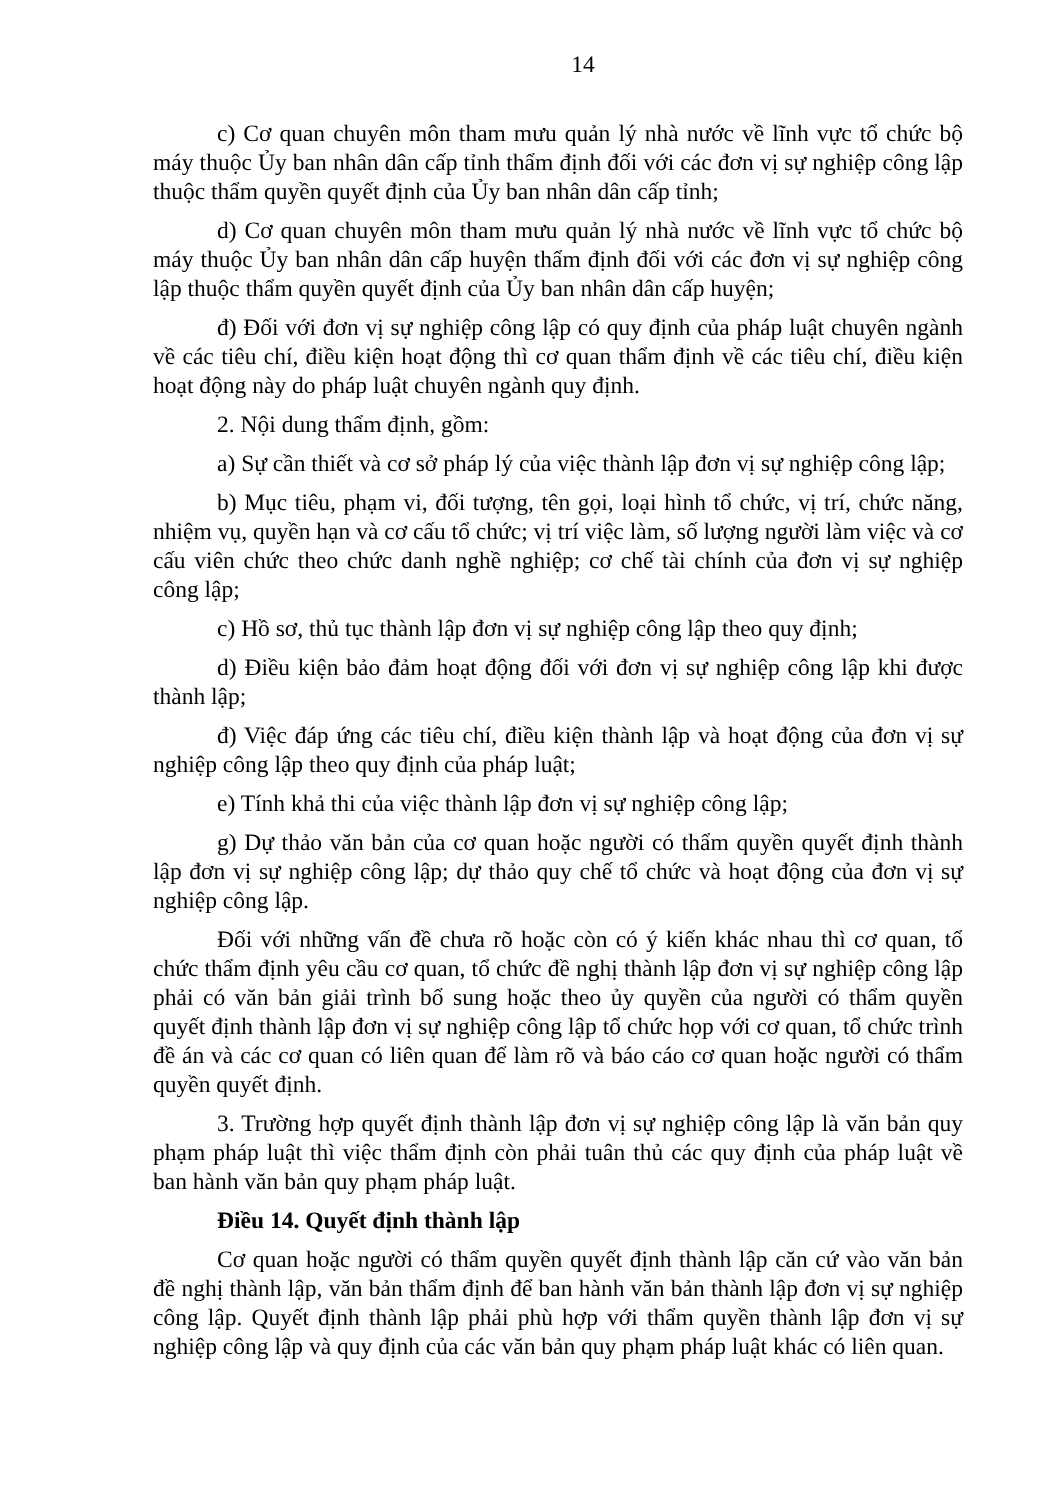14
c) Cơ quan chuyên môn tham mưu quản lý nhà nước về lĩnh vực tổ chức bộ máy thuộc Ủy ban nhân dân cấp tỉnh thẩm định đối với các đơn vị sự nghiệp công lập thuộc thẩm quyền quyết định của Ủy ban nhân dân cấp tỉnh;
d) Cơ quan chuyên môn tham mưu quản lý nhà nước về lĩnh vực tổ chức bộ máy thuộc Ủy ban nhân dân cấp huyện thẩm định đối với các đơn vị sự nghiệp công lập thuộc thẩm quyền quyết định của Ủy ban nhân dân cấp huyện;
đ) Đối với đơn vị sự nghiệp công lập có quy định của pháp luật chuyên ngành về các tiêu chí, điều kiện hoạt động thì cơ quan thẩm định về các tiêu chí, điều kiện hoạt động này do pháp luật chuyên ngành quy định.
2. Nội dung thẩm định, gồm:
a) Sự cần thiết và cơ sở pháp lý của việc thành lập đơn vị sự nghiệp công lập;
b) Mục tiêu, phạm vi, đối tượng, tên gọi, loại hình tổ chức, vị trí, chức năng, nhiệm vụ, quyền hạn và cơ cấu tổ chức; vị trí việc làm, số lượng người làm việc và cơ cấu viên chức theo chức danh nghề nghiệp; cơ chế tài chính của đơn vị sự nghiệp công lập;
c) Hồ sơ, thủ tục thành lập đơn vị sự nghiệp công lập theo quy định;
d) Điều kiện bảo đảm hoạt động đối với đơn vị sự nghiệp công lập khi được thành lập;
đ) Việc đáp ứng các tiêu chí, điều kiện thành lập và hoạt động của đơn vị sự nghiệp công lập theo quy định của pháp luật;
e) Tính khả thi của việc thành lập đơn vị sự nghiệp công lập;
g) Dự thảo văn bản của cơ quan hoặc người có thẩm quyền quyết định thành lập đơn vị sự nghiệp công lập; dự thảo quy chế tổ chức và hoạt động của đơn vị sự nghiệp công lập.
Đối với những vấn đề chưa rõ hoặc còn có ý kiến khác nhau thì cơ quan, tổ chức thẩm định yêu cầu cơ quan, tổ chức đề nghị thành lập đơn vị sự nghiệp công lập phải có văn bản giải trình bổ sung hoặc theo ủy quyền của người có thẩm quyền quyết định thành lập đơn vị sự nghiệp công lập tổ chức họp với cơ quan, tổ chức trình đề án và các cơ quan có liên quan để làm rõ và báo cáo cơ quan hoặc người có thẩm quyền quyết định.
3. Trường hợp quyết định thành lập đơn vị sự nghiệp công lập là văn bản quy phạm pháp luật thì việc thẩm định còn phải tuân thủ các quy định của pháp luật về ban hành văn bản quy phạm pháp luật.
Điều 14. Quyết định thành lập
Cơ quan hoặc người có thẩm quyền quyết định thành lập căn cứ vào văn bản đề nghị thành lập, văn bản thẩm định để ban hành văn bản thành lập đơn vị sự nghiệp công lập. Quyết định thành lập phải phù hợp với thẩm quyền thành lập đơn vị sự nghiệp công lập và quy định của các văn bản quy phạm pháp luật khác có liên quan.